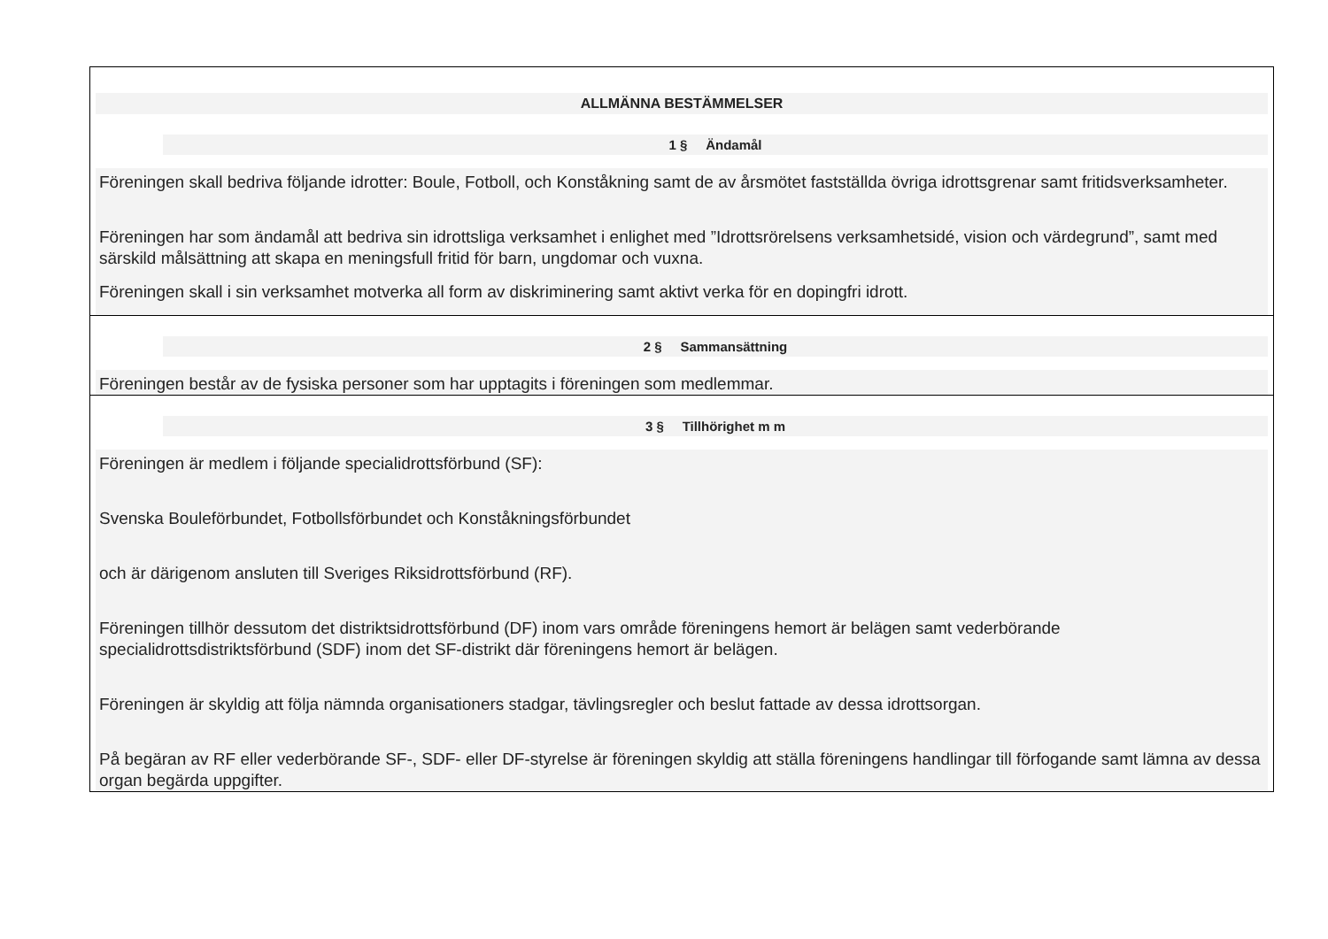ALLMÄNNA BESTÄMMELSER
1 § Ändamål
Föreningen skall bedriva följande idrotter: Boule, Fotboll, och Konståkning samt de av årsmötet fastställda övriga idrottsgrenar samt fritidsverksamheter.
Föreningen har som ändamål att bedriva sin idrottsliga verksamhet i enlighet med ”Idrottsrörelsens verksamhetsidé, vision och värdegrund”, samt med särskild målsättning att skapa en meningsfull fritid för barn, ungdomar och vuxna.
Föreningen skall i sin verksamhet motverka all form av diskriminering samt aktivt verka för en dopingfri idrott.
2 § Sammansättning
Föreningen består av de fysiska personer som har upptagits i föreningen som medlemmar.
3 § Tillhörighet m m
Föreningen är medlem i följande specialidrottsförbund (SF):
Svenska Bouleförbundet, Fotbollsförbundet och Konståkningsförbundet
och är därigenom ansluten till Sveriges Riksidrottsförbund (RF).
Föreningen tillhör dessutom det distriktsidrottsförbund (DF) inom vars område föreningens hemort är belägen samt vederbörande specialidrottsdistriktsförbund (SDF) inom det SF-distrikt där föreningens hemort är belägen.
Föreningen är skyldig att följa nämnda organisationers stadgar, tävlingsregler och beslut fattade av dessa idrottsorgan.
På begäran av RF eller vederbörande SF-, SDF- eller DF-styrelse är föreningen skyldig att ställa föreningens handlingar till förfogande samt lämna av dessa organ begärda uppgifter.